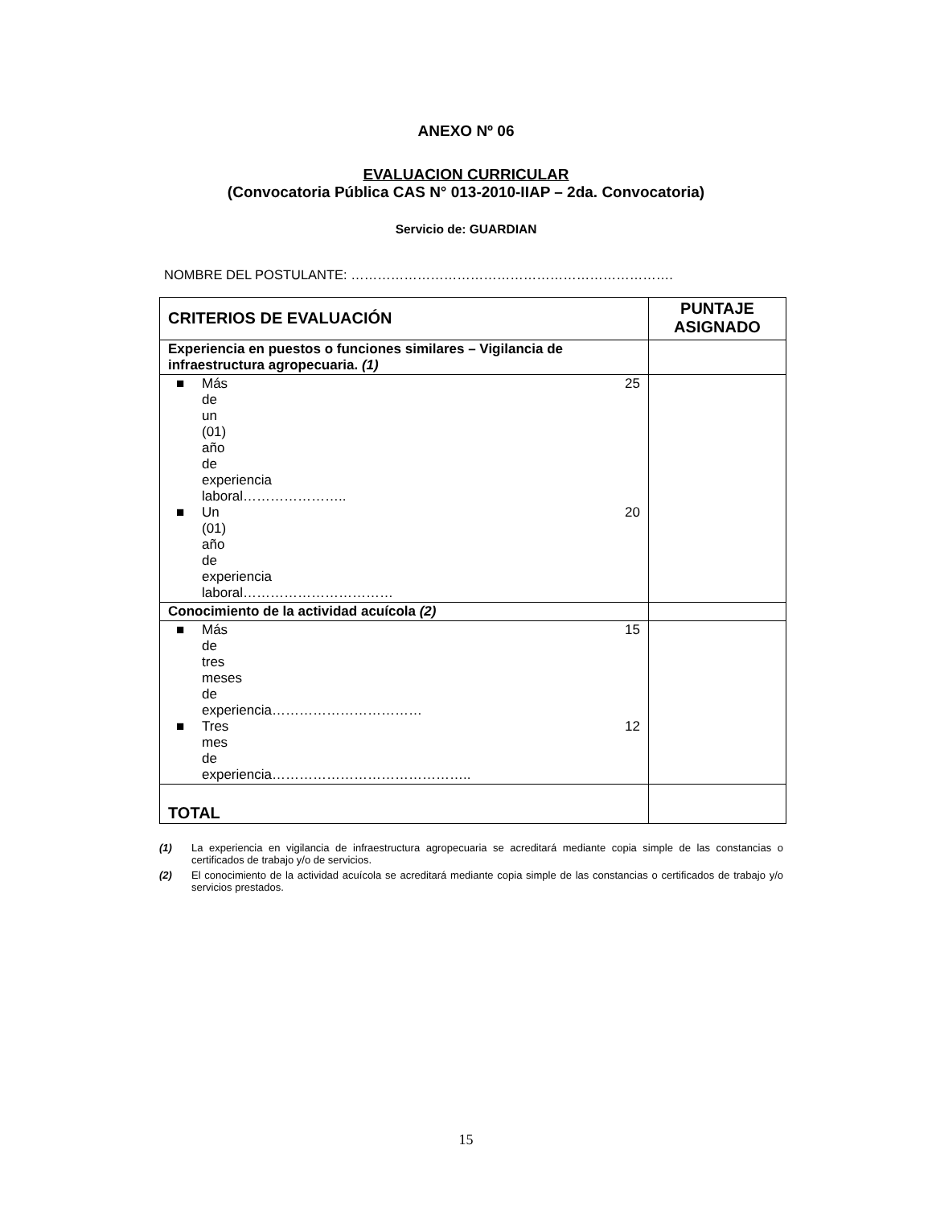ANEXO Nº 06
EVALUACION CURRICULAR
(Convocatoria Pública CAS N° 013-2010-IIAP – 2da. Convocatoria)
Servicio de: GUARDIAN
NOMBRE DEL POSTULANTE: ……………………………………………………………….
| CRITERIOS DE EVALUACIÓN | PUNTAJE ASIGNADO |
| --- | --- |
| Experiencia en puestos o funciones similares – Vigilancia de infraestructura agropecuaria. (1) | |
| ■ Más de un (01) año de experiencia laboral………………….. 25 ■ Un (01) año de experiencia laboral…………………………… 20 | |
| Conocimiento de la actividad acuícola (2) | |
| ■ Más de tres meses de experiencia…………………………… 15 ■ Tres mes de experiencia…………………………………….. 12 | |
| TOTAL | |
(1) La experiencia en vigilancia de infraestructura agropecuaria se acreditará mediante copia simple de las constancias o certificados de trabajo y/o de servicios.
(2) El conocimiento de la actividad acuícola se acreditará mediante copia simple de las constancias o certificados de trabajo y/o servicios prestados.
15